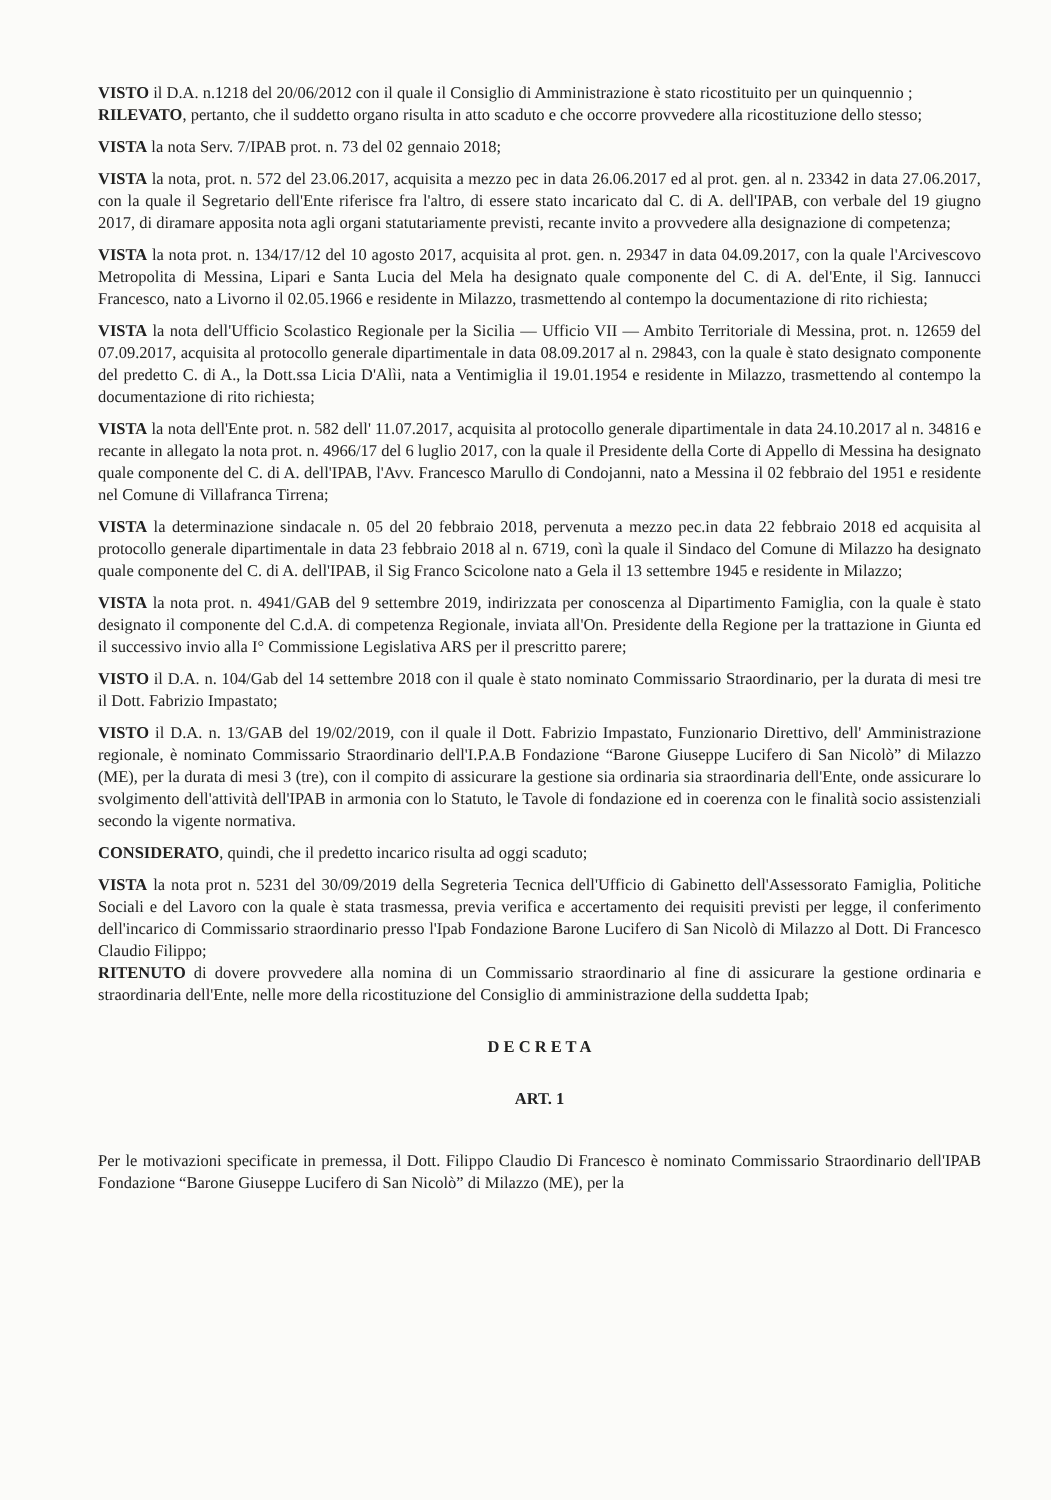VISTO il D.A. n.1218 del 20/06/2012 con il quale il Consiglio di Amministrazione è stato ricostituito per un quinquennio ;
RILEVATO, pertanto, che il suddetto organo risulta in atto scaduto e che occorre provvedere alla ricostituzione dello stesso;
VISTA la nota Serv. 7/IPAB prot. n. 73 del 02 gennaio 2018;
VISTA la nota, prot. n. 572 del 23.06.2017, acquisita a mezzo pec in data 26.06.2017 ed al prot. gen. al n. 23342 in data 27.06.2017, con la quale il Segretario dell'Ente riferisce fra l'altro, di essere stato incaricato dal C. di A. dell'IPAB, con verbale del 19 giugno 2017, di diramare apposita nota agli organi statutariamente previsti, recante invito a provvedere alla designazione di competenza;
VISTA la nota prot. n. 134/17/12 del 10 agosto 2017, acquisita al prot. gen. n. 29347 in data 04.09.2017, con la quale l'Arcivescovo Metropolita di Messina, Lipari e Santa Lucia del Mela ha designato quale componente del C. di A. del'Ente, il Sig. Iannucci Francesco, nato a Livorno il 02.05.1966 e residente in Milazzo, trasmettendo al contempo la documentazione di rito richiesta;
VISTA la nota dell'Ufficio Scolastico Regionale per la Sicilia — Ufficio VII — Ambito Territoriale di Messina, prot. n. 12659 del 07.09.2017, acquisita al protocollo generale dipartimentale in data 08.09.2017 al n. 29843, con la quale è stato designato componente del predetto C. di A., la Dott.ssa Licia D'Alìi, nata a Ventimiglia il 19.01.1954 e residente in Milazzo, trasmettendo al contempo la documentazione di rito richiesta;
VISTA la nota dell'Ente prot. n. 582 dell' 11.07.2017, acquisita al protocollo generale dipartimentale in data 24.10.2017 al n. 34816 e recante in allegato la nota prot. n. 4966/17 del 6 luglio 2017, con la quale il Presidente della Corte di Appello di Messina ha designato quale componente del C. di A. dell'IPAB, l'Avv. Francesco Marullo di Condojanni, nato a Messina il 02 febbraio del 1951 e residente nel Comune di Villafranca Tirrena;
VISTA la determinazione sindacale n. 05 del 20 febbraio 2018, pervenuta a mezzo pec.in data 22 febbraio 2018 ed acquisita al protocollo generale dipartimentale in data 23 febbraio 2018 al n. 6719, conì la quale il Sindaco del Comune di Milazzo ha designato quale componente del C. di A. dell'IPAB, il Sig Franco Scicolone nato a Gela il 13 settembre 1945 e residente in Milazzo;
VISTA la nota prot. n. 4941/GAB del 9 settembre 2019, indirizzata per conoscenza al Dipartimento Famiglia, con la quale è stato designato il componente del C.d.A. di competenza Regionale, inviata all'On. Presidente della Regione per la trattazione in Giunta ed il successivo invio alla I° Commissione Legislativa ARS per il prescritto parere;
VISTO il D.A. n. 104/Gab del 14 settembre 2018 con il quale è stato nominato Commissario Straordinario, per la durata di mesi tre il Dott. Fabrizio Impastato;
VISTO il D.A. n. 13/GAB del 19/02/2019, con il quale il Dott. Fabrizio Impastato, Funzionario Direttivo, dell' Amministrazione regionale, è nominato Commissario Straordinario dell'I.P.A.B Fondazione “Barone Giuseppe Lucifero di San Nicolò” di Milazzo (ME), per la durata di mesi 3 (tre), con il compito di assicurare la gestione sia ordinaria sia straordinaria dell'Ente, onde assicurare lo svolgimento dell'attività dell'IPAB in armonia con lo Statuto, le Tavole di fondazione ed in coerenza con le finalità socio assistenziali secondo la vigente normativa.
CONSIDERATO, quindi, che il predetto incarico risulta ad oggi scaduto;
VISTA la nota prot n. 5231 del 30/09/2019 della Segreteria Tecnica dell'Ufficio di Gabinetto dell'Assessorato Famiglia, Politiche Sociali e del Lavoro con la quale è stata trasmessa, previa verifica e accertamento dei requisiti previsti per legge, il conferimento dell'incarico di Commissario straordinario presso l'Ipab Fondazione Barone Lucifero di San Nicolò di Milazzo al Dott. Di Francesco Claudio Filippo;
RITENUTO di dovere provvedere alla nomina di un Commissario straordinario al fine di assicurare la gestione ordinaria e straordinaria dell'Ente, nelle more della ricostituzione del Consiglio di amministrazione della suddetta Ipab;
D E C R E T A
ART. 1
Per le motivazioni specificate in premessa, il Dott. Filippo Claudio Di Francesco è nominato Commissario Straordinario dell'IPAB Fondazione “Barone Giuseppe Lucifero di San Nicolò” di Milazzo (ME), per la